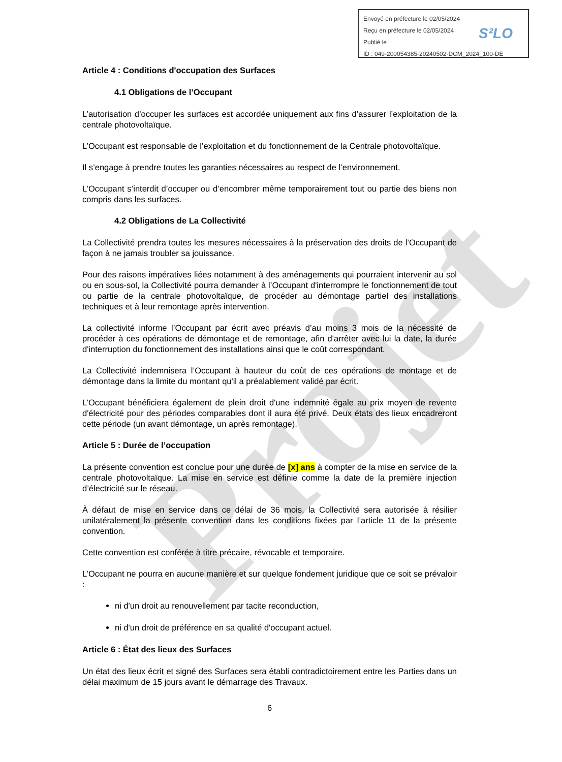Projet
Envoyé en préfecture le 02/05/2024
Reçu en préfecture le 02/05/2024
Publié le
ID : 049-200054385-20240502-DCM_2024_100-DE
S²LO
Article 4 : Conditions d'occupation des Surfaces
4.1 Obligations de l’Occupant
L’autorisation d’occuper les surfaces est accordée uniquement aux fins d’assurer l’exploitation de la centrale photovoltaïque.
L’Occupant est responsable de l’exploitation et du fonctionnement de la Centrale photovoltaïque.
Il s’engage à prendre toutes les garanties nécessaires au respect de l’environnement.
L’Occupant s’interdit d’occuper ou d’encombrer même temporairement tout ou partie des biens non compris dans les surfaces.
4.2 Obligations de La Collectivité
La Collectivité prendra toutes les mesures nécessaires à la préservation des droits de l’Occupant de façon à ne jamais troubler sa jouissance.
Pour des raisons impératives liées notamment à des aménagements qui pourraient intervenir au sol ou en sous-sol, la Collectivité pourra demander à l’Occupant d'interrompre le fonctionnement de tout ou partie de la centrale photovoltaïque, de procéder au démontage partiel des installations techniques et à leur remontage après intervention.
La collectivité informe l’Occupant par écrit avec préavis d’au moins 3 mois de la nécessité de procéder à ces opérations de démontage et de remontage, afin d'arrêter avec lui la date, la durée d'interruption du fonctionnement des installations ainsi que le coût correspondant.
La Collectivité indemnisera l’Occupant à hauteur du coût de ces opérations de montage et de démontage dans la limite du montant qu'il a préalablement validé par écrit.
L’Occupant bénéficiera également de plein droit d'une indemnité égale au prix moyen de revente d'électricité pour des périodes comparables dont il aura été privé. Deux états des lieux encadreront cette période (un avant démontage, un après remontage).
Article 5 : Durée de l’occupation
La présente convention est conclue pour une durée de [x] ans à compter de la mise en service de la centrale photovoltaïque. La mise en service est définie comme la date de la première injection d’électricité sur le réseau.
À défaut de mise en service dans ce délai de 36 mois, la Collectivité sera autorisée à résilier unilatéralement la présente convention dans les conditions fixées par l’article 11 de la présente convention.
Cette convention est conférée à titre précaire, révocable et temporaire.
L’Occupant ne pourra en aucune manière et sur quelque fondement juridique que ce soit se prévaloir :
ni d'un droit au renouvellement par tacite reconduction,
ni d'un droit de préférence en sa qualité d'occupant actuel.
Article 6 : État des lieux des Surfaces
Un état des lieux écrit et signé des Surfaces sera établi contradictoirement entre les Parties dans un délai maximum de 15 jours avant le démarrage des Travaux.
6